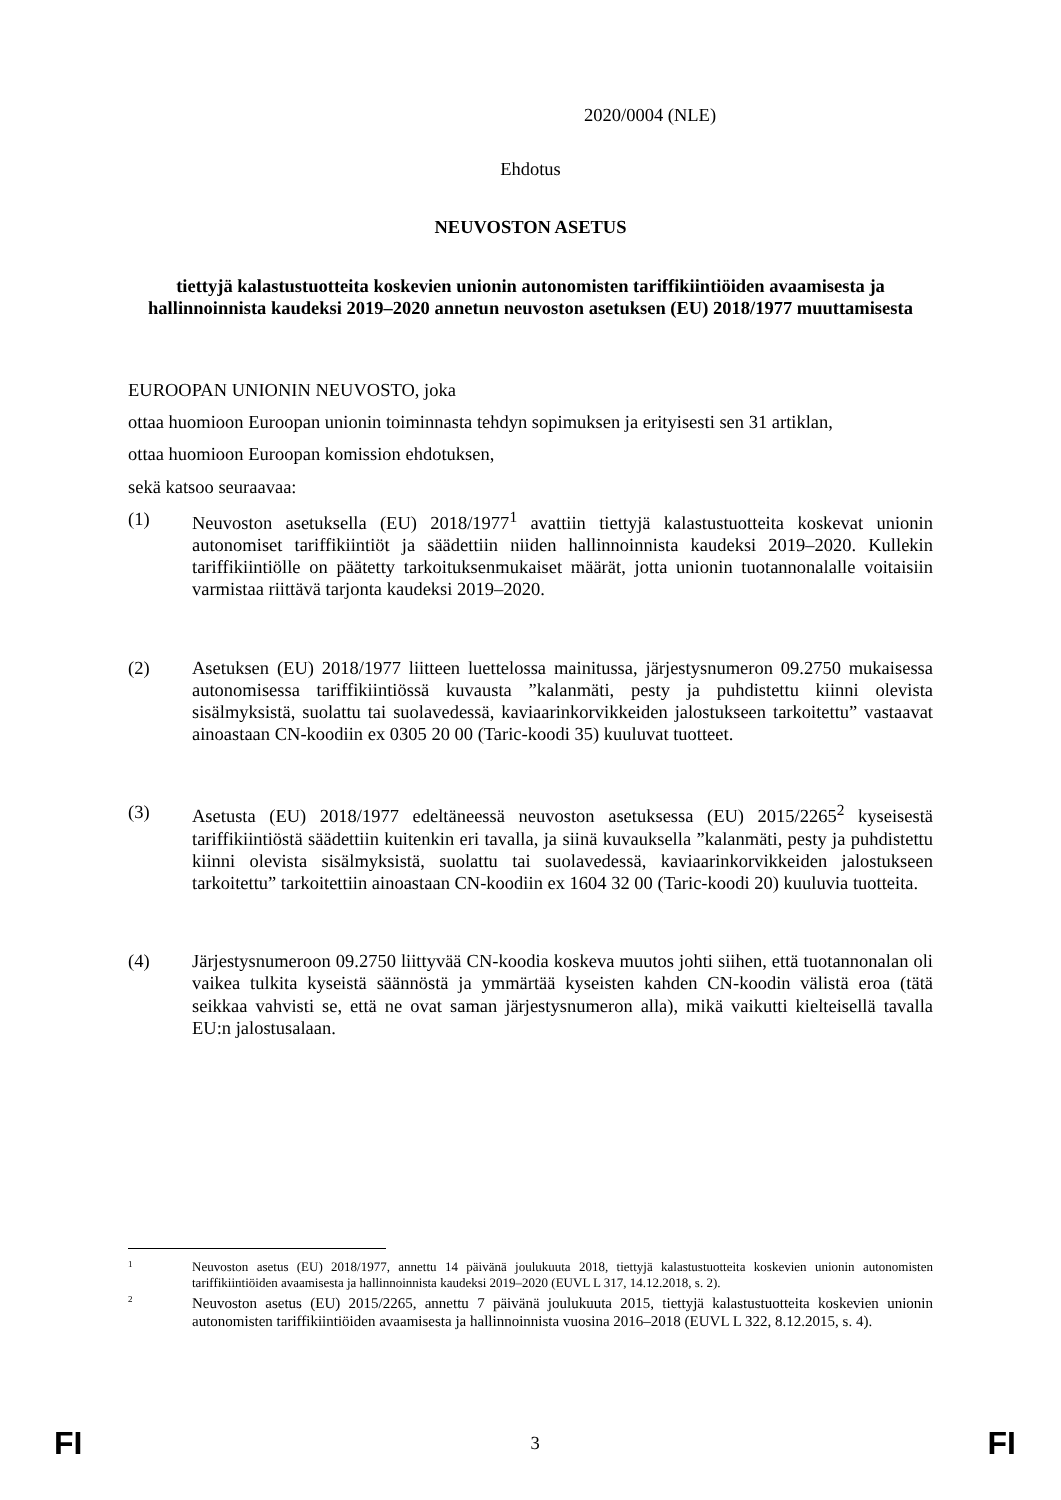2020/0004 (NLE)
Ehdotus
NEUVOSTON ASETUS
tiettyjä kalastustuotteita koskevien unionin autonomisten tariffikiintiöiden avaamisesta ja hallinnoinnista kaudeksi 2019–2020 annetun neuvoston asetuksen (EU) 2018/1977 muuttamisesta
EUROOPAN UNIONIN NEUVOSTO, joka
ottaa huomioon Euroopan unionin toiminnasta tehdyn sopimuksen ja erityisesti sen 31 artiklan,
ottaa huomioon Euroopan komission ehdotuksen,
sekä katsoo seuraavaa:
(1) Neuvoston asetuksella (EU) 2018/1977<sup>1</sup> avattiin tiettyjä kalastustuotteita koskevat unionin autonomiset tariffikiintiöt ja säädettiin niiden hallinnoinnista kaudeksi 2019–2020. Kullekin tariffikiintiölle on päätetty tarkoituksenmukaiset määrät, jotta unionin tuotannonalalle voitaisiin varmistaa riittävä tarjonta kaudeksi 2019–2020.
(2) Asetuksen (EU) 2018/1977 liitteen luettelossa mainitussa, järjestysnumeron 09.2750 mukaisessa autonomisessa tariffikiintiössä kuvausta ”kalanmäti, pesty ja puhdistettu kiinni olevista sisälmyksistä, suolattu tai suolavedessä, kaviaarinkorvikkeiden jalostukseen tarkoitettu” vastaavat ainoastaan CN-koodiin ex 0305 20 00 (Taric-koodi 35) kuuluvat tuotteet.
(3) Asetusta (EU) 2018/1977 edeltäneessä neuvoston asetuksessa (EU) 2015/2265<sup>2</sup> kyseisestä tariffikiintiöstä säädettiin kuitenkin eri tavalla, ja siinä kuvauksella ”kalanmäti, pesty ja puhdistettu kiinni olevista sisälmyksistä, suolattu tai suolavedessä, kaviaarinkorvikkeiden jalostukseen tarkoitettu” tarkoitettiin ainoastaan CN-koodiin ex 1604 32 00 (Taric-koodi 20) kuuluvia tuotteita.
(4) Järjestysnumeroon 09.2750 liittyvää CN-koodia koskeva muutos johti siihen, että tuotannonalan oli vaikea tulkita kyseistä säännöstä ja ymmärtää kyseisten kahden CN-koodin välistä eroa (tätä seikkaa vahvisti se, että ne ovat saman järjestysnumeron alla), mikä vaikutti kielteisellä tavalla EU:n jalostusalaan.
1
Neuvoston asetus (EU) 2018/1977, annettu 14 päivänä joulukuuta 2018, tiettyjä kalastustuotteita koskevien unionin autonomisten tariffikiintiöiden avaamisesta ja hallinnoinnista kaudeksi 2019–2020 (EUVL L 317, 14.12.2018, s. 2).
2
Neuvoston asetus (EU) 2015/2265, annettu 7 päivänä joulukuuta 2015, tiettyjä kalastustuotteita koskevien unionin autonomisten tariffikiintiöiden avaamisesta ja hallinnoinnista vuosina 2016–2018 (EUVL L 322, 8.12.2015, s. 4).
FI 3 FI